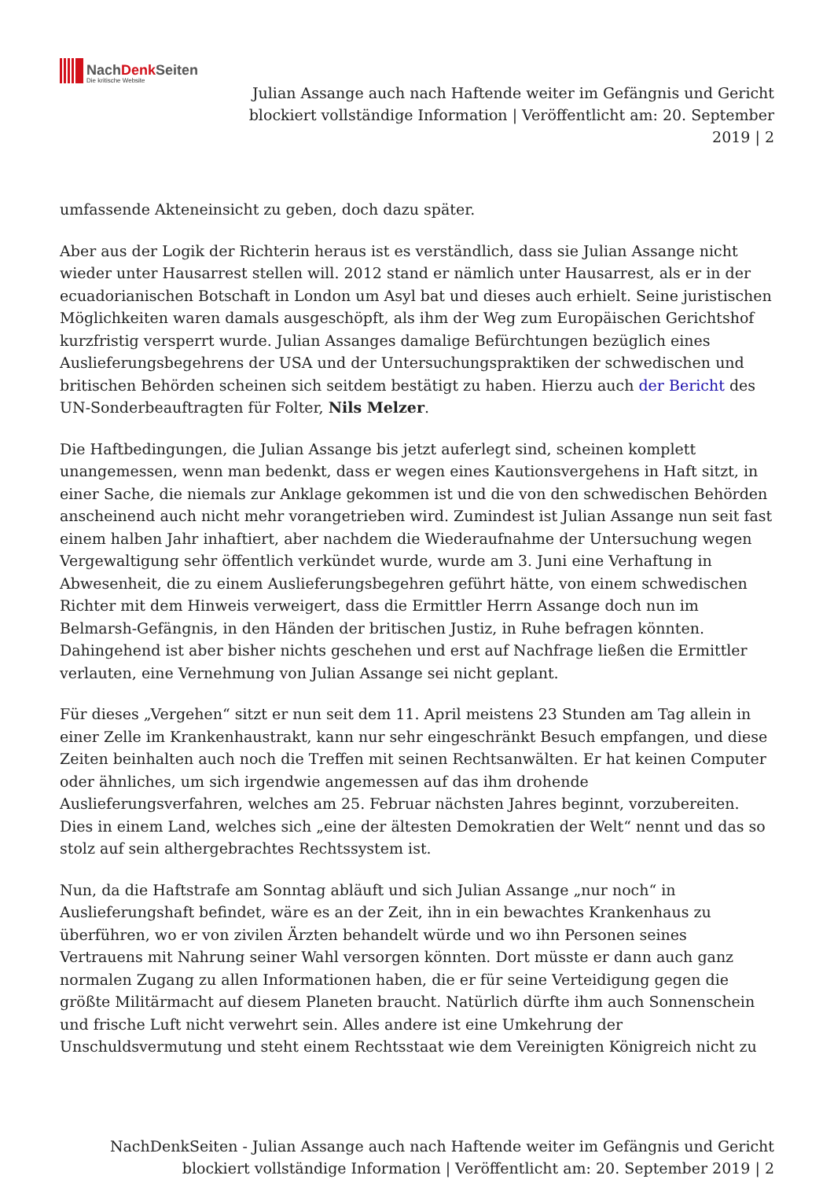NachDenk Seiten
Die kritische Website
Julian Assange auch nach Haftende weiter im Gefängnis und Gericht blockiert vollständige Information | Veröffentlicht am: 20. September 2019 | 2
umfassende Akteneinsicht zu geben, doch dazu später.
Aber aus der Logik der Richterin heraus ist es verständlich, dass sie Julian Assange nicht wieder unter Hausarrest stellen will. 2012 stand er nämlich unter Hausarrest, als er in der ecuadorianischen Botschaft in London um Asyl bat und dieses auch erhielt. Seine juristischen Möglichkeiten waren damals ausgeschöpft, als ihm der Weg zum Europäischen Gerichtshof kurzfristig versperrt wurde. Julian Assanges damalige Befürchtungen bezüglich eines Auslieferungsbegehrens der USA und der Untersuchungspraktiken der schwedischen und britischen Behörden scheinen sich seitdem bestätigt zu haben. Hierzu auch der Bericht des UN-Sonderbeauftragten für Folter, Nils Melzer.
Die Haftbedingungen, die Julian Assange bis jetzt auferlegt sind, scheinen komplett unangemessen, wenn man bedenkt, dass er wegen eines Kautionsvergehens in Haft sitzt, in einer Sache, die niemals zur Anklage gekommen ist und die von den schwedischen Behörden anscheinend auch nicht mehr vorangetrieben wird. Zumindest ist Julian Assange nun seit fast einem halben Jahr inhaftiert, aber nachdem die Wiederaufnahme der Untersuchung wegen Vergewaltigung sehr öffentlich verkündet wurde, wurde am 3. Juni eine Verhaftung in Abwesenheit, die zu einem Auslieferungsbegehren geführt hätte, von einem schwedischen Richter mit dem Hinweis verweigert, dass die Ermittler Herrn Assange doch nun im Belmarsh-Gefängnis, in den Händen der britischen Justiz, in Ruhe befragen könnten. Dahingehend ist aber bisher nichts geschehen und erst auf Nachfrage ließen die Ermittler verlauten, eine Vernehmung von Julian Assange sei nicht geplant.
Für dieses „Vergehen“ sitzt er nun seit dem 11. April meistens 23 Stunden am Tag allein in einer Zelle im Krankenhaustrakt, kann nur sehr eingeschränkt Besuch empfangen, und diese Zeiten beinhalten auch noch die Treffen mit seinen Rechtsanwälten. Er hat keinen Computer oder ähnliches, um sich irgendwie angemessen auf das ihm drohende Auslieferungsverfahren, welches am 25. Februar nächsten Jahres beginnt, vorzubereiten. Dies in einem Land, welches sich „eine der ältesten Demokratien der Welt“ nennt und das so stolz auf sein althergebrachtes Rechtssystem ist.
Nun, da die Haftstrafe am Sonntag abläuft und sich Julian Assange „nur noch“ in Auslieferungshaft befindet, wäre es an der Zeit, ihn in ein bewachtes Krankenhaus zu überführen, wo er von zivilen Ärzten behandelt würde und wo ihn Personen seines Vertrauens mit Nahrung seiner Wahl versorgen könnten. Dort müsste er dann auch ganz normalen Zugang zu allen Informationen haben, die er für seine Verteidigung gegen die größte Militärmacht auf diesem Planeten braucht. Natürlich dürfte ihm auch Sonnenschein und frische Luft nicht verwehrt sein. Alles andere ist eine Umkehrung der Unschuldsvermutung und steht einem Rechtsstaat wie dem Vereinigten Königreich nicht zu
NachDenkSeiten - Julian Assange auch nach Haftende weiter im Gefängnis und Gericht blockiert vollständige Information | Veröffentlicht am: 20. September 2019 | 2